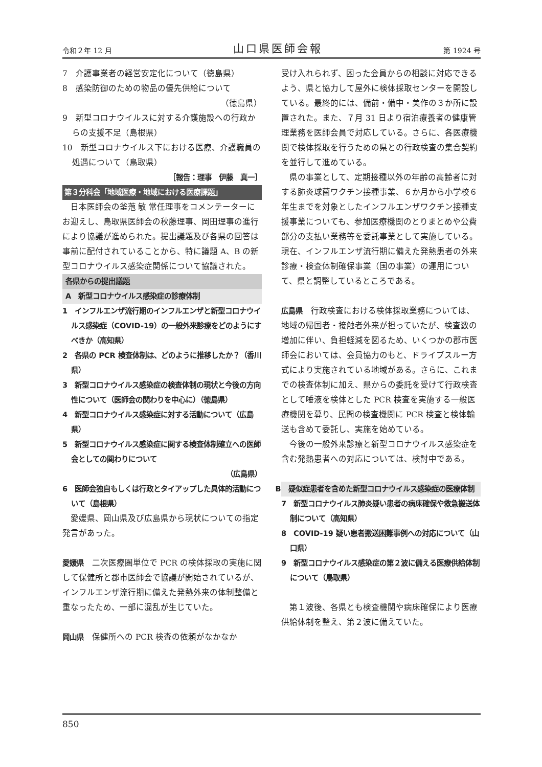令和２年 12 月 山口県医師会報 第 1924 号
7　介護事業者の経営安定化について（徳島県）
8　感染防御のための物品の優先供給について
（徳島県）
9　新型コロナウイルスに対する介護施設への行政からの支援不足（島根県）
10　新型コロナウイルス下における医療、介護職員の処遇について（鳥取県）
［報告：理事　伊藤　真一］
第３分科会「地域医療・地域における医療課題」
日本医師会の釜萢 敏 常任理事をコメンテーターにお迎えし、鳥取県医師会の秋藤理事、岡田理事の進行により協議が進められた。提出議題及び各県の回答は事前に配付されていることから、特に議題 A、B の新型コロナウイルス感染症関係について協議された。
各県からの提出議題
A　新型コロナウイルス感染症の診療体制
1　インフルエンザ流行期のインフルエンザと新型コロナウイルス感染症（COVID-19）の一般外来診療をどのようにすべきか（高知県）
2　各県の PCR 検査体制は、どのように推移したか？（香川県）
3　新型コロナウイルス感染症の検査体制の現状と今後の方向性について（医師会の関わりを中心に）（徳島県）
4　新型コロナウイルス感染症に対する活動について（広島県）
5　新型コロナウイルス感染症に関する検査体制確立への医師会としての関わりについて
（広島県）
6　医師会独自もしくは行政とタイアップした具体的活動について（島根県）
愛媛県、岡山県及び広島県から現状についての指定発言があった。
愛媛県　二次医療圏単位で PCR の検体採取の実施に関して保健所と郡市医師会で協議が開始されているが、インフルエンザ流行期に備えた発熱外来の体制整備と重なったため、一部に混乱が生じていた。
岡山県　保健所への PCR 検査の依頼がなかなか
受け入れられず、困った会員からの相談に対応できるよう、県と協力して屋外に検体採取センターを開設している。最終的には、備前・備中・美作の３か所に設置された。また、７月 31 日より宿泊療養者の健康管理業務を医師会員で対応している。さらに、各医療機関で検体採取を行うための県との行政検査の集合契約を並行して進めている。
県の事業として、定期接種以外の年齢の高齢者に対する肺炎球菌ワクチン接種事業、６か月から小学校６年生までを対象としたインフルエンザワクチン接種支援事業についても、参加医療機関のとりまとめや公費部分の支払い業務等を委託事業として実施している。現在、インフルエンザ流行期に備えた発熱患者の外来診療・検査体制確保事業（国の事業）の運用について、県と調整しているところである。
広島県　行政検査における検体採取業務については、地域の帰国者・接触者外来が担っていたが、検査数の増加に伴い、負担軽減を図るため、いくつかの郡市医師会においては、会員協力のもと、ドライブスルー方式により実施されている地域がある。さらに、これまでの検査体制に加え、県からの委託を受けて行政検査として唾液を検体とした PCR 検査を実施する一般医療機関を募り、民間の検査機関に PCR 検査と検体輸送も含めて委託し、実施を始めている。
今後の一般外来診療と新型コロナウイルス感染症を含む発熱患者への対応については、検討中である。
B　疑似症患者を含めた新型コロナウイルス感染症の医療体制
7　新型コロナウイルス肺炎疑い患者の病床確保や救急搬送体制について（高知県）
8　COVID-19 疑い患者搬送困難事例への対応について（山口県）
9　新型コロナウイルス感染症の第２波に備える医療供給体制について（鳥取県）
第１波後、各県とも検査機関や病床確保により医療供給体制を整え、第２波に備えていた。
850